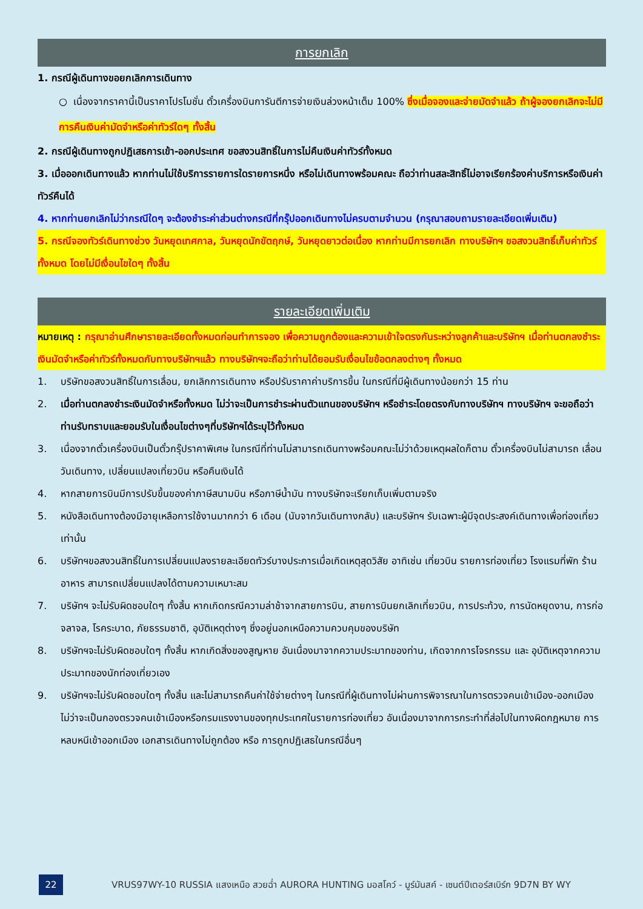การยกเลิก
1. กรณีผู้เดินทางขอยกเลิกการเดินทาง
○ เนื่องจากราคานี้เป็นราคาโปรโมชั่น ตั๋วเครื่องบินการันตีการจ่ายเงินล่วงหน้าเต็ม 100% ซึ่งเมื่อจองและจ่ายมัดจำแล้ว ถ้าผู้จองยกเลิกจะไม่มีการคืนเงินค่ามัดจำหรือค่าทัวร์ใดๆ ทั้งสิ้น
2. กรณีผู้เดินทางถูกปฏิเสธการเข้า-ออกประเทศ ขอสงวนสิทธิ์ในการไม่คืนเงินค่าทัวร์ทั้งหมด
3. เมื่อออกเดินทางแล้ว หากท่านไม่ใช้บริการรายการใดรายการหนึ่ง หรือไม่เดินทางพร้อมคณะ ถือว่าท่านสละสิทธิ์ไม่อาจเรียกร้องค่าบริการหรือเงินค่าทัวร์คืนได้
4. หากท่านยกเลิกไม่ว่ากรณีใดๆ จะต้องชำระค่าส่วนต่างกรณีที่กรุ๊ปออกเดินทางไม่ครบตามจำนวน (กรุณาสอบถามรายละเอียดเพิ่มเติม)
5. กรณีจองทัวร์เดินทางช่วง วันหยุดเทศกาล, วันหยุดนักขัตฤกษ์, วันหยุดยาวต่อเนื่อง หากท่านมีการยกเลิก ทางบริษัทฯ ขอสงวนสิทธิ์เก็บค่าทัวร์ทั้งหมด โดยไม่มีเงื่อนไขใดๆ ทั้งสิ้น
รายละเอียดเพิ่มเติม
หมายเหตุ : กรุณาอ่านศึกษารายละเอียดทั้งหมดก่อนทำการจอง เพื่อความถูกต้องและความเข้าใจตรงกันระหว่างลูกค้าและบริษัทฯ เมื่อท่านตกลงชำระเงินมัดจำหรือค่าทัวร์ทั้งหมดกับทางบริษัทฯแล้ว ทางบริษัทฯจะถือว่าท่านได้ยอมรับเงื่อนไขข้อตกลงต่างๆ ทั้งหมด
1. บริษัทขอสงวนสิทธิ์ในการเลื่อน, ยกเลิกการเดินทาง หรือปรับราคาค่าบริการขึ้น ในกรณีที่มีผู้เดินทางน้อยกว่า 15 ท่าน
2. เมื่อท่านตกลงชำระเงินมัดจำหรือทั้งหมด ไม่ว่าจะเป็นการชำระผ่านตัวแทนของบริษัทฯ หรือชำระโดยตรงกับทางบริษัทฯ ทางบริษัทฯ จะขอถือว่าท่านรับทราบและยอมรับในเงื่อนไขต่างๆที่บริษัทฯได้ระบุไว้ทั้งหมด
3. เนื่องจากตั๋วเครื่องบินเป็นตั๋วกรุ๊ปราคาพิเศษ ในกรณีที่ท่านไม่สามารถเดินทางพร้อมคณะไม่ว่าด้วยเหตุผลใดก็ตาม ตั๋วเครื่องบินไม่สามารถ เลื่อนวันเดินทาง, เปลี่ยนแปลงเที่ยวบิน หรือคืนเงินได้
4. หากสายการบินมีการปรับขึ้นของค่าภาษีสนามบิน หรือภาษีน้ำมัน ทางบริษัทจะเรียกเก็บเพิ่มตามจริง
5. หนังสือเดินทางต้องมีอายุเหลือการใช้งานมากกว่า 6 เดือน (นับจากวันเดินทางกลับ) และบริษัทฯ รับเฉพาะผู้มีจุดประสงค์เดินทางเพื่อท่องเที่ยวเท่านั้น
6. บริษัทฯขอสงวนสิทธิ์ในการเปลี่ยนแปลงรายละเอียดทัวร์บางประการเมื่อเกิดเหตุสุดวิสัย อาทิเช่น เที่ยวบิน รายการท่องเที่ยว โรงแรมที่พัก ร้านอาหาร สามารถเปลี่ยนแปลงได้ตามความเหมาะสม
7. บริษัทฯ จะไม่รับผิดชอบใดๆ ทั้งสิ้น หากเกิดกรณีความล่าช้าจากสายการบิน, สายการบินยกเลิกเที่ยวบิน, การประท้วง, การนัดหยุดงาน, การก่อจลาจล, โรคระบาด, ภัยธรรมชาติ, อุบัติเหตุต่างๆ ซึ่งอยู่นอกเหนือความควบคุมของบริษัท
8. บริษัทฯจะไม่รับผิดชอบใดๆ ทั้งสิ้น หากเกิดสิ่งของสูญหาย อันเนื่องมาจากความประมาทของท่าน, เกิดจากการโจรกรรม และ อุบัติเหตุจากความประมาทของนักท่องเที่ยวเอง
9. บริษัทฯจะไม่รับผิดชอบใดๆ ทั้งสิ้น และไม่สามารถคืนค่าใช้จ่ายต่างๆ ในกรณีที่ผู้เดินทางไม่ผ่านการพิจารณาในการตรวจคนเข้าเมือง-ออกเมือง ไม่ว่าจะเป็นกองตรวจคนเข้าเมืองหรือกรมแรงงานของทุกประเทศในรายการท่องเที่ยว อันเนื่องมาจากการกระทำที่ส่อไปในทางผิดกฎหมาย การหลบหนีเข้าออกเมือง เอกสารเดินทางไม่ถูกต้อง หรือ การถูกปฏิเสธในกรณีอื่นๆ
22
VRUS97WY-10 RUSSIA แสงเหนือ สวยฉ่ำ AURORA HUNTING มอสโคว์ - มูร์มันสค์ - เซนต์ปีเตอร์สเบิร์ก 9D7N BY WY